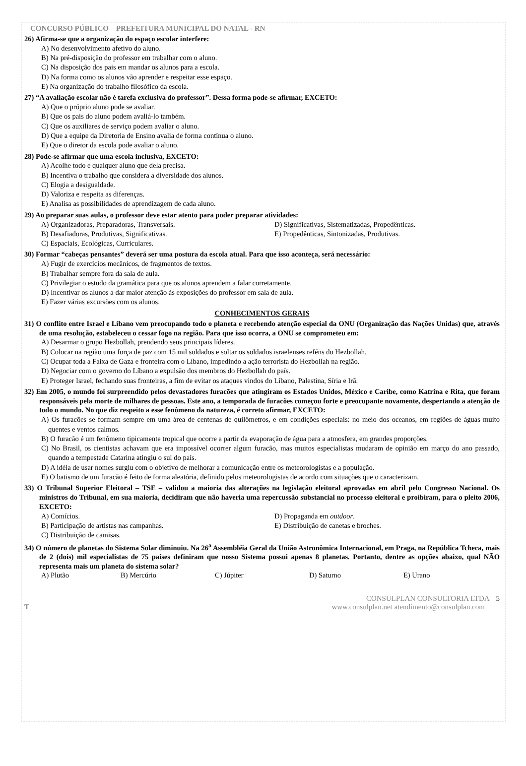CONCURSO PÚBLICO – PREFEITURA MUNICIPAL DO NATAL - RN
26) Afirma-se que a organização do espaço escolar interfere:
A) No desenvolvimento afetivo do aluno.
B) Na pré-disposição do professor em trabalhar com o aluno.
C) Na disposição dos pais em mandar os alunos para a escola.
D) Na forma como os alunos vão aprender e respeitar esse espaço.
E) Na organização do trabalho filosófico da escola.
27) “A avaliação escolar não é tarefa exclusiva do professor”. Dessa forma pode-se afirmar, EXCETO:
A) Que o próprio aluno pode se avaliar.
B) Que os pais do aluno podem avaliá-lo também.
C) Que os auxiliares de serviço podem avaliar o aluno.
D) Que a equipe da Diretoria de Ensino avalia de forma contínua o aluno.
E) Que o diretor da escola pode avaliar o aluno.
28) Pode-se afirmar que uma escola inclusiva, EXCETO:
A) Acolhe todo e qualquer aluno que dela precisa.
B) Incentiva o trabalho que considera a diversidade dos alunos.
C) Elogia a desigualdade.
D) Valoriza e respeita as diferenças.
E) Analisa as possibilidades de aprendizagem de cada aluno.
29) Ao preparar suas aulas, o professor deve estar atento para poder preparar atividades:
A) Organizadoras, Preparadoras, Transversais.
D) Significativas, Sistematizadas, Propedênticas.
B) Desafiadoras, Produtivas, Significativas.
E) Propedênticas, Sintonizadas, Produtivas.
C) Espaciais, Ecológicas, Curriculares.
30) Formar “cabeças pensantes” deverá ser uma postura da escola atual. Para que isso aconteça, será necessário:
A) Fugir de exercícios mecânicos, de fragmentos de textos.
B) Trabalhar sempre fora da sala de aula.
C) Privilegiar o estudo da gramática para que os alunos aprendem a falar corretamente.
D) Incentivar os alunos a dar maior atenção às exposições do professor em sala de aula.
E) Fazer várias excursões com os alunos.
CONHECIMENTOS GERAIS
31) O conflito entre Israel e Líbano vem preocupando todo o planeta e recebendo atenção especial da ONU (Organização das Nações Unidas) que, através de uma resolução, estabeleceu o cessar fogo na região. Para que isso ocorra, a ONU se comprometeu em:
A) Desarmar o grupo Hezbollah, prendendo seus principais líderes.
B) Colocar na região uma força de paz com 15 mil soldados e soltar os soldados israelenses reféns do Hezbollah.
C) Ocupar toda a Faixa de Gaza e fronteira com o Líbano, impedindo a ação terrorista do Hezbollah na região.
D) Negociar com o governo do Líbano a expulsão dos membros do Hezbollah do país.
E) Proteger Israel, fechando suas fronteiras, a fim de evitar os ataques vindos do Líbano, Palestina, Síria e Irã.
32) Em 2005, o mundo foi surpreendido pelos devastadores furacões que atingiram os Estados Unidos, México e Caribe, como Katrina e Rita, que foram responsáveis pela morte de milhares de pessoas. Este ano, a temporada de furacões começou forte e preocupante novamente, despertando a atenção de todo o mundo. No que diz respeito a esse fenômeno da natureza, é correto afirmar, EXCETO:
A) Os furacões se formam sempre em uma área de centenas de quilômetros, e em condições especiais: no meio dos oceanos, em regiões de águas muito quentes e ventos calmos.
B) O furacão é um fenômeno tipicamente tropical que ocorre a partir da evaporação de água para a atmosfera, em grandes proporções.
C) No Brasil, os cientistas achavam que era impossível ocorrer algum furacão, mas muitos especialistas mudaram de opinião em março do ano passado, quando a tempestade Catarina atingiu o sul do país.
D) A idéia de usar nomes surgiu com o objetivo de melhorar a comunicação entre os meteorologistas e a população.
E) O batismo de um furacão é feito de forma aleatória, definido pelos meteorologistas de acordo com situações que o caracterizam.
33) O Tribunal Superior Eleitoral – TSE – validou a maioria das alterações na legislação eleitoral aprovadas em abril pelo Congresso Nacional. Os ministros do Tribunal, em sua maioria, decidiram que não haveria uma repercussão substancial no processo eleitoral e proibiram, para o pleito 2006, EXCETO:
A) Comícios.
D) Propaganda em outdoor.
B) Participação de artistas nas campanhas.
E) Distribuição de canetas e broches.
C) Distribuição de camisas.
34) O número de planetas do Sistema Solar diminuiu. Na 26<sup>a</sup> Assembléia Geral da União Astronômica Internacional, em Praga, na República Tcheca, mais de 2 (dois) mil especialistas de 75 países definiram que nosso Sistema possui apenas 8 planetas. Portanto, dentre as opções abaixo, qual NÃO representa mais um planeta do sistema solar?
A) Plutão
B) Mercúrio
C) Júpiter
D) Saturno
E) Urano
CONSULPLAN CONSULTORIA LTDA 5
T www.consulplan.net atendimento@consulplan.com